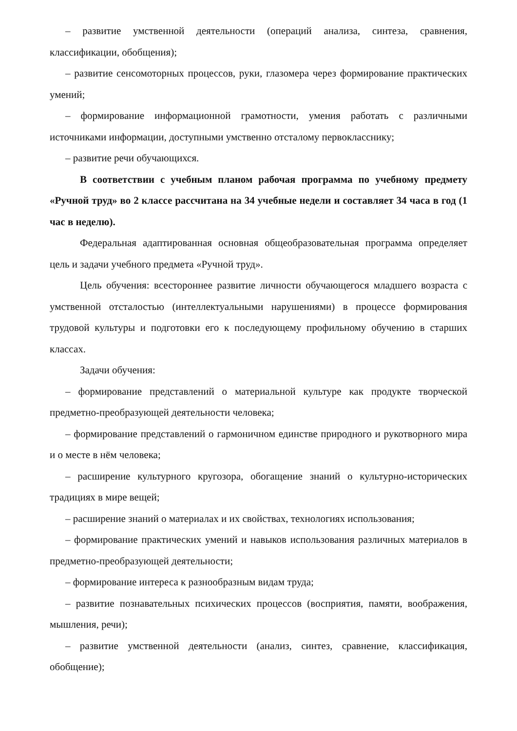– развитие умственной деятельности (операций анализа, синтеза, сравнения, классификации, обобщения);
– развитие сенсомоторных процессов, руки, глазомера через формирование практических умений;
– формирование информационной грамотности, умения работать с различными источниками информации, доступными умственно отсталому первокласснику;
– развитие речи обучающихся.
В соответствии с учебным планом рабочая программа по учебному предмету «Ручной труд» во 2 классе рассчитана на 34 учебные недели и составляет 34 часа в год (1 час в неделю).
Федеральная адаптированная основная общеобразовательная программа определяет цель и задачи учебного предмета «Ручной труд».
Цель обучения: всестороннее развитие личности обучающегося младшего возраста с умственной отсталостью (интеллектуальными нарушениями) в процессе формирования трудовой культуры и подготовки его к последующему профильному обучению в старших классах.
Задачи обучения:
– формирование представлений о материальной культуре как продукте творческой предметно-преобразующей деятельности человека;
– формирование представлений о гармоничном единстве природного и рукотворного мира и о месте в нём человека;
– расширение культурного кругозора, обогащение знаний о культурно-исторических традициях в мире вещей;
– расширение знаний о материалах и их свойствах, технологиях использования;
– формирование практических умений и навыков использования различных материалов в предметно-преобразующей деятельности;
– формирование интереса к разнообразным видам труда;
– развитие познавательных психических процессов (восприятия, памяти, воображения, мышления, речи);
– развитие умственной деятельности (анализ, синтез, сравнение, классификация, обобщение);